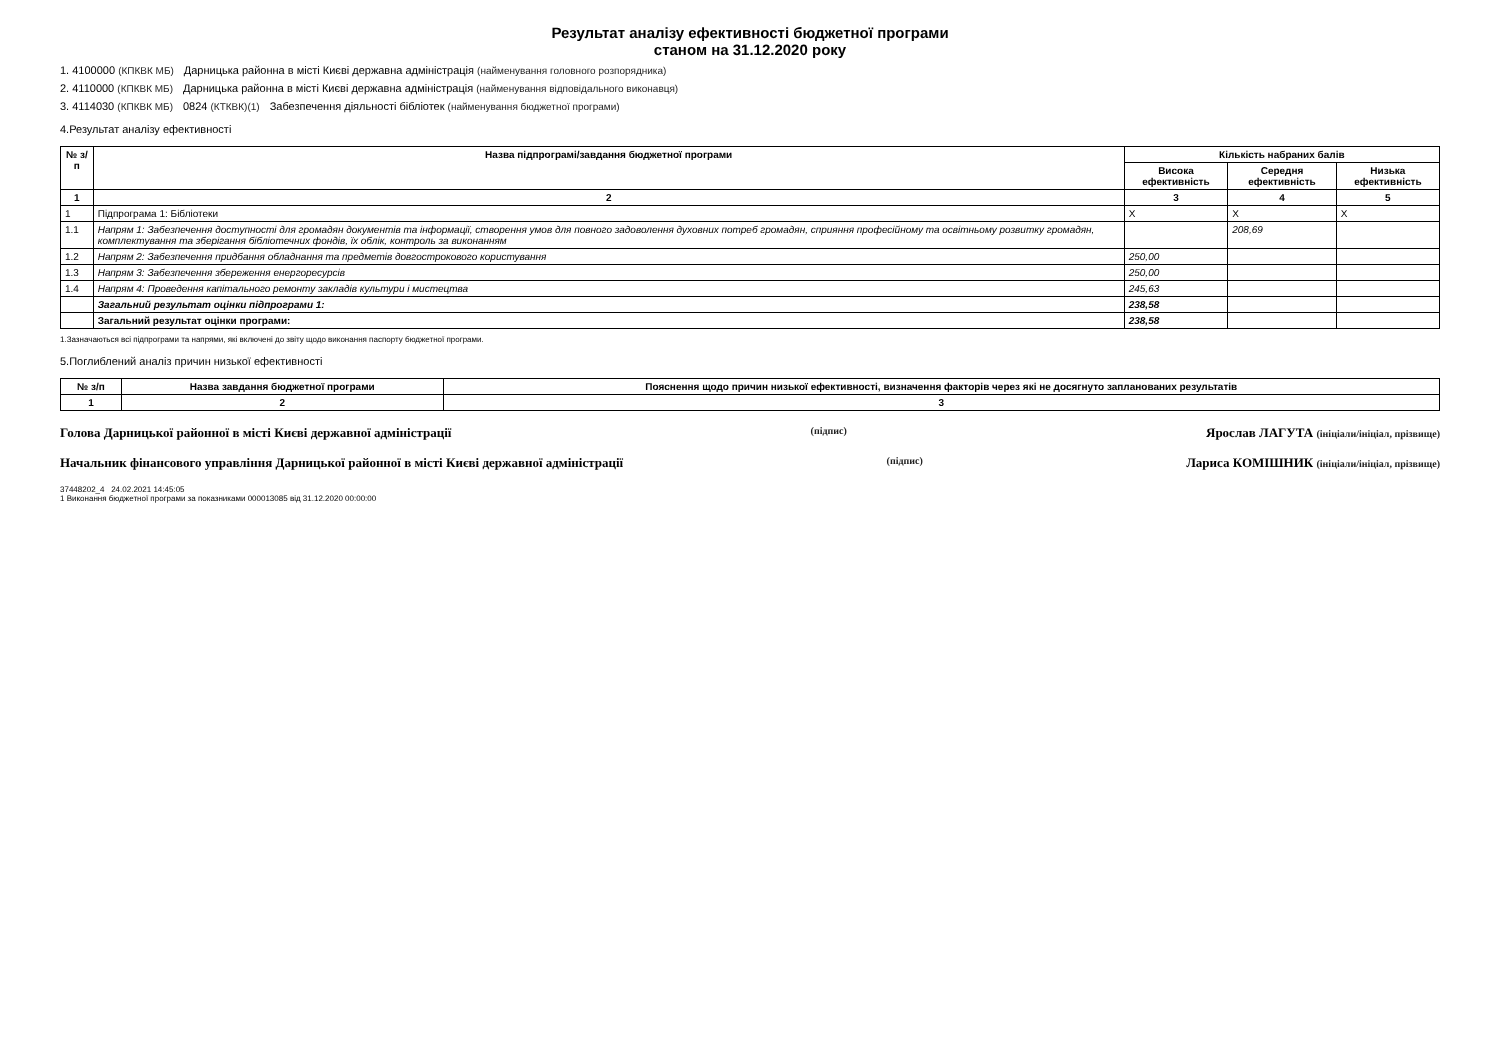Результат аналізу ефективності бюджетної програми
станом на 31.12.2020 року
1. 4100000 (КПКВК МБ) Дарницька районна в місті Києві державна адміністрація (найменування головного розпорядника)
2. 4110000 (КПКВК МБ) Дарницька районна в місті Києві державна адміністрація (найменування відповідального виконавця)
3. 4114030 (КПКВК МБ) 0824 (КТКВК)(1) Забезпечення діяльності бібліотек (найменування бюджетної програми)
4.Результат аналізу ефективності
| № з/п | Назва підпрограмі/завдання бюджетної програми | Кількість набраних балів | | |
| --- | --- | --- | --- | --- |
| | | Висока ефективність | Середня ефективність | Низька ефективність |
| 1 | 2 | 3 | 4 | 5 |
| 1 | Підпрограма 1: Бібліотеки | X | X | X |
| 1.1 | Напрям 1: Забезпечення доступності для громадян документів та інформації, створення умов для повного задоволення духовних потреб громадян, сприяння професійному та освітньому розвитку громадян, комплектування та зберігання бібліотечних фондів, їх облік, контроль за виконанням | | 208,69 | |
| 1.2 | Напрям 2: Забезпечення придбання обладнання та предметів довгострокового користування | 250,00 | | |
| 1.3 | Напрям 3: Забезпечення збереження енергоресурсів | 250,00 | | |
| 1.4 | Напрям 4: Проведення капітального ремонту закладів культури і мистецтва | 245,63 | | |
| | Загальний результат оцінки підпрограми 1: | 238,58 | | |
| | Загальний результат оцінки програми: | 238,58 | | |
1.Зазначаються всі підпрограми та напрями, які включені до звіту щодо виконання паспорту бюджетної програми.
5.Поглиблений аналіз причин низької ефективності
| № з/п | Назва завдання бюджетної програми | Пояснення щодо причин низької ефективності, визначення факторів через які не досягнуто запланованих результатів |
| --- | --- | --- |
| 1 | 2 | 3 |
Голова Дарницької районної в місті Києві державної адміністрації (підпис) Ярослав ЛАГУТА (ініціали/ініціал, прізвище)
Начальник фінансового управління Дарницької районної в місті Києві державної адміністрації (підпис) Лариса КОМІШНИК (ініціали/ініціал, прізвище)
37448202_4 24.02.2021 14:45:05
1 Виконання бюджетної програми за показниками 000013085 від 31.12.2020 00:00:00